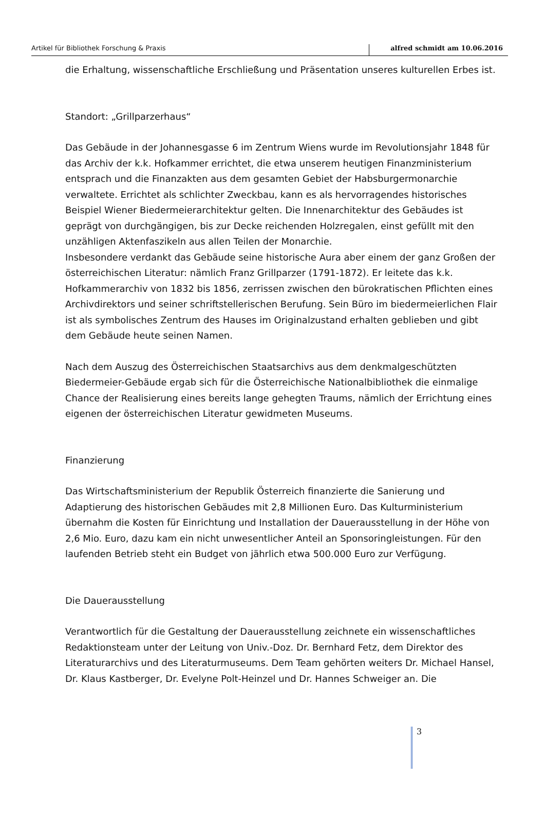Artikel für Bibliothek Forschung & Praxis alfred schmidt am 10.06.2016
die Erhaltung, wissenschaftliche Erschließung und Präsentation unseres kulturellen Erbes ist.
Standort: „Grillparzerhaus“
Das Gebäude in der Johannesgasse 6 im Zentrum Wiens wurde im Revolutionsjahr 1848 für das Archiv der k.k. Hofkammer errichtet, die etwa unserem heutigen Finanzministerium entsprach und die Finanzakten aus dem gesamten Gebiet der Habsburgermonarchie verwaltete. Errichtet als schlichter Zweckbau, kann es als hervorragendes historisches Beispiel Wiener Biedermeierarchitektur gelten. Die Innenarchitektur des Gebäudes ist geprägt von durchgängigen, bis zur Decke reichenden Holzregalen, einst gefüllt mit den unzähligen Aktenfaszikeln aus allen Teilen der Monarchie.
Insbesondere verdankt das Gebäude seine historische Aura aber einem der ganz Großen der österreichischen Literatur: nämlich Franz Grillparzer (1791-1872). Er leitete das k.k. Hofkammerarchiv von 1832 bis 1856, zerrissen zwischen den bürokratischen Pflichten eines Archivdirektors und seiner schriftstellerischen Berufung. Sein Büro im biedermeierlichen Flair ist als symbolisches Zentrum des Hauses im Originalzustand erhalten geblieben und gibt dem Gebäude heute seinen Namen.
Nach dem Auszug des Österreichischen Staatsarchivs aus dem denkmalgeschützten Biedermeier-Gebäude ergab sich für die Österreichische Nationalbibliothek die einmalige Chance der Realisierung eines bereits lange gehegten Traums, nämlich der Errichtung eines eigenen der österreichischen Literatur gewidmeten Museums.
Finanzierung
Das Wirtschaftsministerium der Republik Österreich finanzierte die Sanierung und Adaptierung des historischen Gebäudes mit 2,8 Millionen Euro. Das Kulturministerium übernahm die Kosten für Einrichtung und Installation der Dauerausstellung in der Höhe von 2,6 Mio. Euro, dazu kam ein nicht unwesentlicher Anteil an Sponsoringleistungen. Für den laufenden Betrieb steht ein Budget von jährlich etwa 500.000 Euro zur Verfügung.
Die Dauerausstellung
Verantwortlich für die Gestaltung der Dauerausstellung zeichnete ein wissenschaftliches Redaktionsteam unter der Leitung von Univ.-Doz. Dr. Bernhard Fetz, dem Direktor des Literaturarchivs und des Literaturmuseums. Dem Team gehörten weiters Dr. Michael Hansel, Dr. Klaus Kastberger, Dr. Evelyne Polt-Heinzel und Dr. Hannes Schweiger an. Die
3